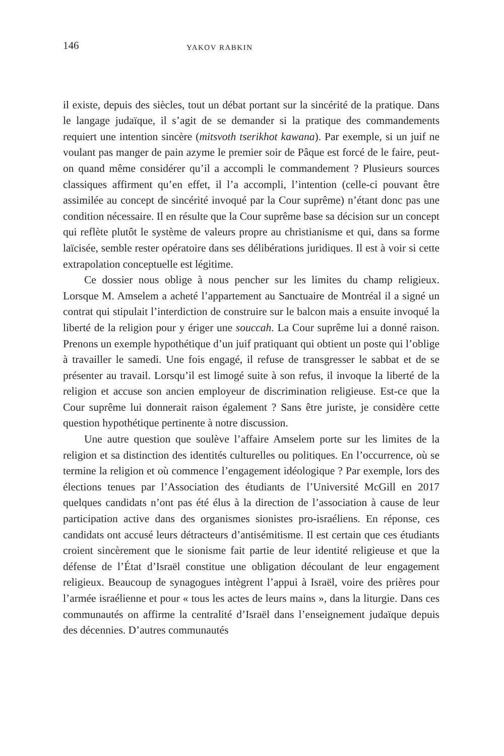146 YAKOV RABKIN
il existe, depuis des siècles, tout un débat portant sur la sincérité de la pratique. Dans le langage judaïque, il s’agit de se demander si la pratique des commandements requiert une intention sincère (mitsvoth tserikhot kawana). Par exemple, si un juif ne voulant pas manger de pain azyme le premier soir de Pâque est forcé de le faire, peut-on quand même considérer qu’il a accompli le commandement ? Plusieurs sources classiques affirment qu’en effet, il l’a accompli, l’intention (celle-ci pouvant être assimilée au concept de sincérité invoqué par la Cour suprême) n’étant donc pas une condition nécessaire. Il en résulte que la Cour suprême base sa décision sur un concept qui reflète plutôt le système de valeurs propre au christianisme et qui, dans sa forme laïcisée, semble rester opératoire dans ses délibérations juridiques. Il est à voir si cette extrapolation conceptuelle est légitime.
Ce dossier nous oblige à nous pencher sur les limites du champ religieux. Lorsque M. Amselem a acheté l’appartement au Sanctuaire de Montréal il a signé un contrat qui stipulait l’interdiction de construire sur le balcon mais a ensuite invoqué la liberté de la religion pour y ériger une souccah. La Cour suprême lui a donné raison. Prenons un exemple hypothétique d’un juif pratiquant qui obtient un poste qui l’oblige à travailler le samedi. Une fois engagé, il refuse de transgresser le sabbat et de se présenter au travail. Lorsqu’il est limogé suite à son refus, il invoque la liberté de la religion et accuse son ancien employeur de discrimination religieuse. Est-ce que la Cour suprême lui donnerait raison également ? Sans être juriste, je considère cette question hypothétique pertinente à notre discussion.
Une autre question que soulève l’affaire Amselem porte sur les limites de la religion et sa distinction des identités culturelles ou politiques. En l’occurrence, où se termine la religion et où commence l’engagement idéologique ? Par exemple, lors des élections tenues par l’Association des étudiants de l’Université McGill en 2017 quelques candidats n’ont pas été élus à la direction de l’association à cause de leur participation active dans des organismes sionistes pro-israéliens. En réponse, ces candidats ont accusé leurs détracteurs d’antisémitisme. Il est certain que ces étudiants croient sincèrement que le sionisme fait partie de leur identité religieuse et que la défense de l’État d’Israël constitue une obligation découlant de leur engagement religieux. Beaucoup de synagogues intègrent l’appui à Israël, voire des prières pour l’armée israélienne et pour « tous les actes de leurs mains », dans la liturgie. Dans ces communautés on affirme la centralité d’Israël dans l’enseignement judaïque depuis des décennies. D’autres communautés